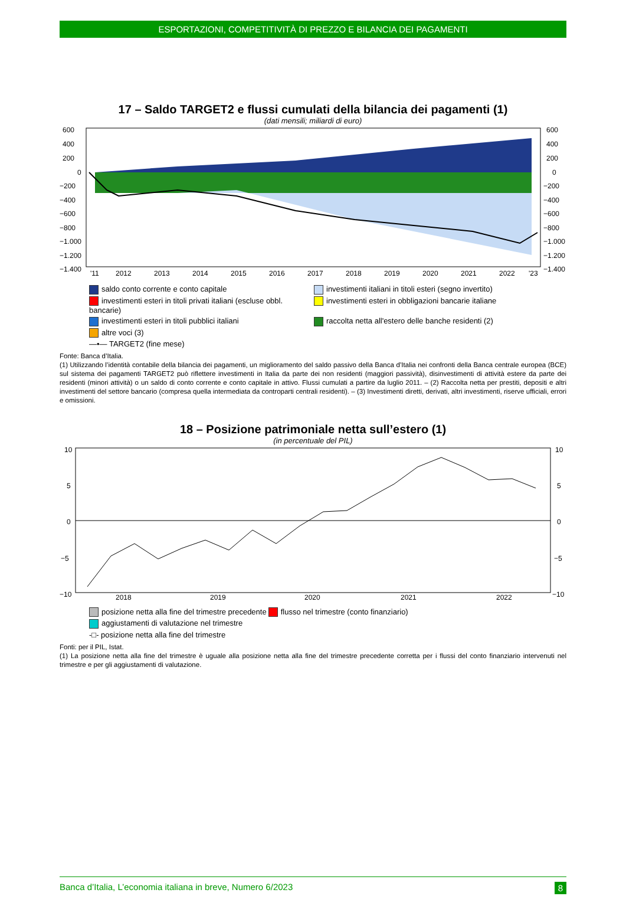ESPORTAZIONI, COMPETITIVITÀ DI PREZZO E BILANCIA DEI PAGAMENTI
17 – Saldo TARGET2 e flussi cumulati della bilancia dei pagamenti (1)
(dati mensili; miliardi di euro)
600
400
200
0
−200
−400
−600
−800
−1.000
−1.200
−1.400
600
400
200
0
−200
−400
−600
−800
−1.000
−1.200
−1.400
'11
2012
2013
2014
2015
2016
2017
2018
2019
2020
2021
2022
'23
saldo conto corrente e conto capitale
investimenti italiani in titoli esteri (segno invertito)
investimenti esteri in titoli privati italiani (escluse obbl. bancarie)
investimenti esteri in obbligazioni bancarie italiane
investimenti esteri in titoli pubblici italiani
raccolta netta all'estero delle banche residenti (2)
altre voci (3)
—•— TARGET2 (fine mese)
Fonte: Banca d’Italia.
(1) Utilizzando l’identità contabile della bilancia dei pagamenti, un miglioramento del saldo passivo della Banca d’Italia nei confronti della Banca centrale europea (BCE) sul sistema dei pagamenti TARGET2 può riflettere investimenti in Italia da parte dei non residenti (maggiori passività), disinvestimenti di attività estere da parte dei residenti (minori attività) o un saldo di conto corrente e conto capitale in attivo. Flussi cumulati a partire da luglio 2011. – (2) Raccolta netta per prestiti, depositi e altri investimenti del settore bancario (compresa quella intermediata da controparti centrali residenti). – (3) Investimenti diretti, derivati, altri investimenti, riserve ufficiali, errori e omissioni.
18 – Posizione patrimoniale netta sull’estero (1)
(in percentuale del PIL)
10
5
0
−5
−10
10
5
0
−5
−10
2018
2019
2020
2021
2022
posizione netta alla fine del trimestre precedente
flusso nel trimestre (conto finanziario)
aggiustamenti di valutazione nel trimestre
-□- posizione netta alla fine del trimestre
Fonti: per il PIL, Istat.
(1) La posizione netta alla fine del trimestre è uguale alla posizione netta alla fine del trimestre precedente corretta per i flussi del conto finanziario intervenuti nel trimestre e per gli aggiustamenti di valutazione.
Banca d’Italia, L’economia italiana in breve, Numero 6/2023 8